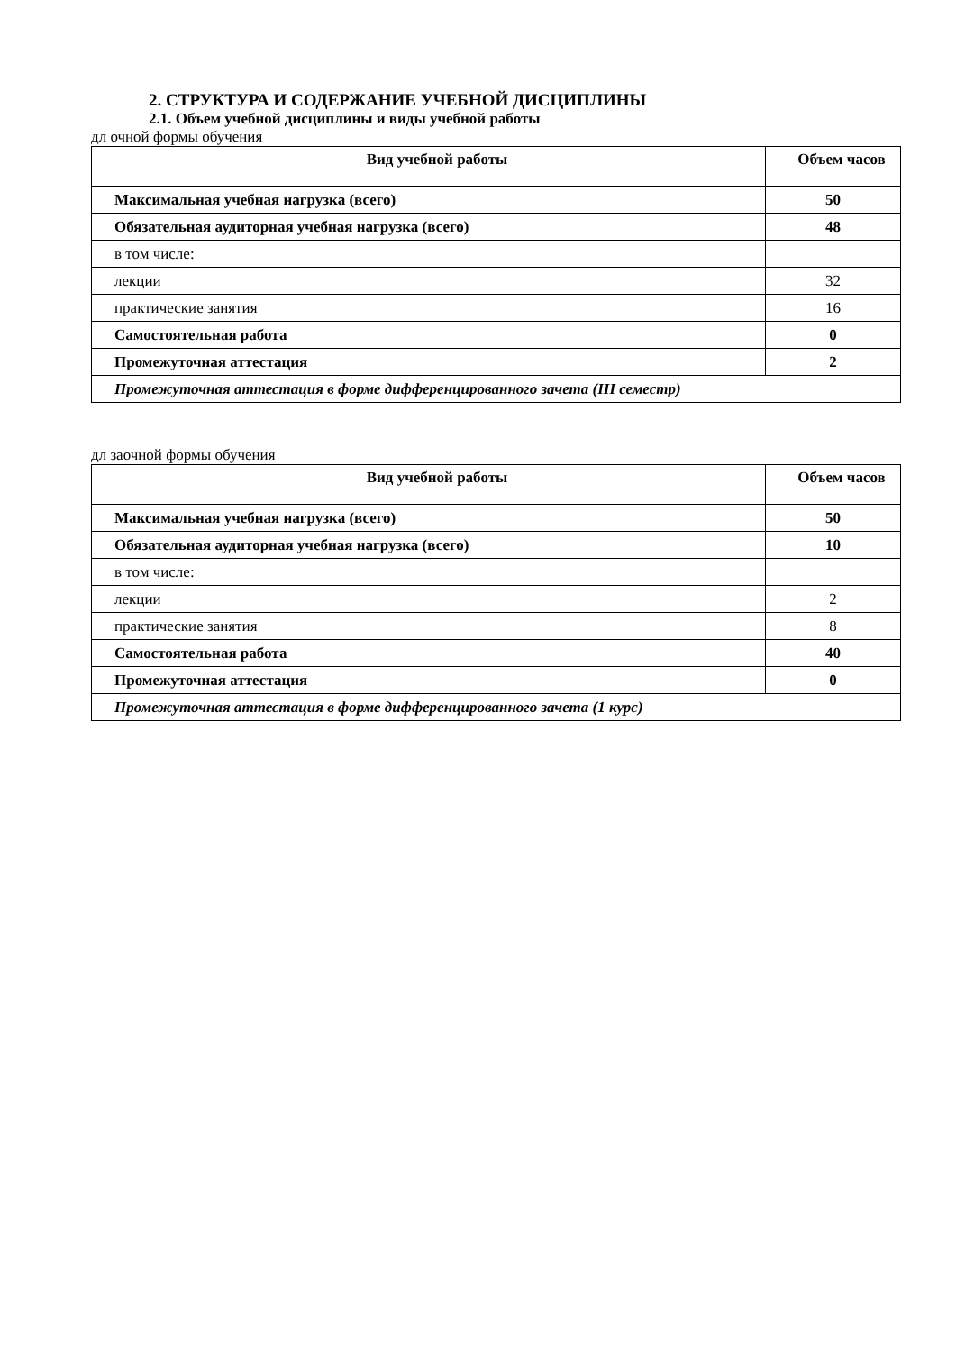2. СТРУКТУРА И СОДЕРЖАНИЕ УЧЕБНОЙ ДИСЦИПЛИНЫ
2.1. Объем учебной дисциплины и виды учебной работы
дл очной формы обучения
| Вид учебной работы | Объем часов |
| --- | --- |
| Максимальная учебная нагрузка (всего) | 50 |
| Обязательная аудиторная учебная нагрузка (всего) | 48 |
| в том числе: | |
| лекции | 32 |
| практические занятия | 16 |
| Самостоятельная работа | 0 |
| Промежуточная аттестация | 2 |
| Промежуточная аттестация в форме дифференцированного зачета (III семестр) | |
дл заочной формы обучения
| Вид учебной работы | Объем часов |
| --- | --- |
| Максимальная учебная нагрузка (всего) | 50 |
| Обязательная аудиторная учебная нагрузка (всего) | 10 |
| в том числе: | |
| лекции | 2 |
| практические занятия | 8 |
| Самостоятельная работа | 40 |
| Промежуточная аттестация | 0 |
| Промежуточная аттестация в форме дифференцированного зачета (1 курс) | |